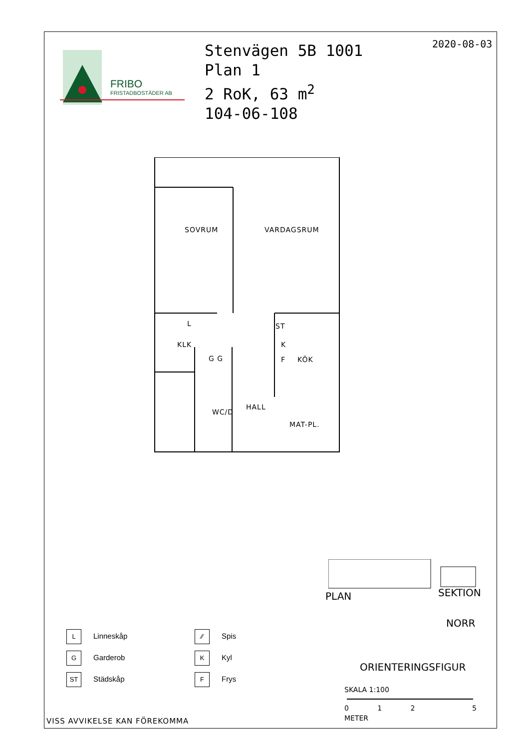FRIBO
FRISTADBOSTÄDER AB
Stenvägen 5B 1001
Plan 1
2 RoK, 63 m<sup>2</sup>
104-06-108
2020-08-03
SOVRUM VARDAGSRUM
L
KLK
G G
ST
K
F KÖK
HALL
WC/D
MAT-PL.
PLAN SEKTION
NORR
ORIENTERINGSFIGUR
SKALA 1:100
012 5
METER
L Linneskåp
G Garderob
ST Städskåp
⁄⁄ Spis
K Kyl
F Frys
VISS AVVIKELSE KAN FÖREKOMMA